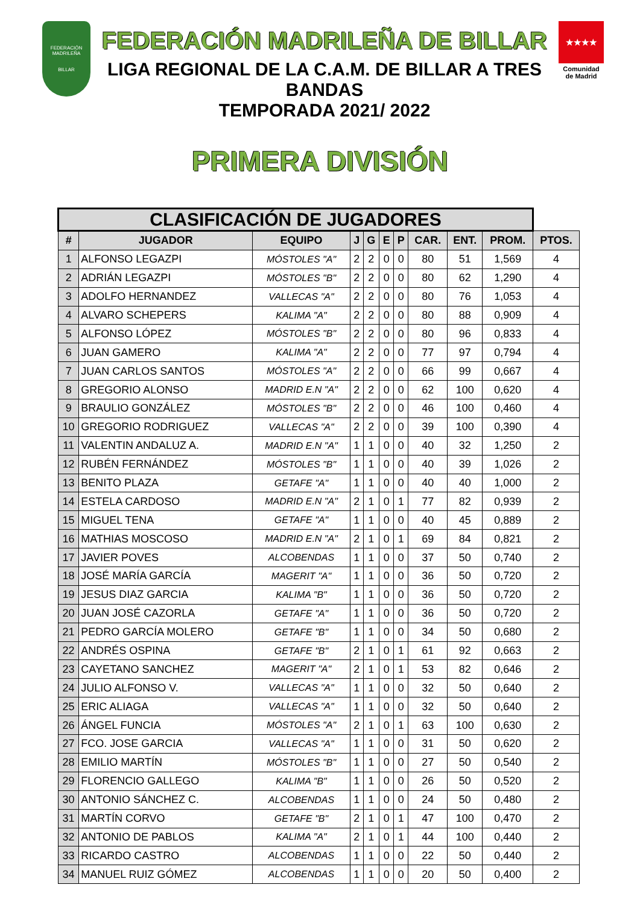FEDERACIÓN MADRILEÑA
BILLAR
FEDERACIÓN MADRILEÑA DE BILLAR
LIGA REGIONAL DE LA C.A.M. DE BILLAR A TRES BANDAS
TEMPORADA 2021/ 2022
★★★★
Comunidad de Madrid
PRIMERA DIVISIÓN
| CLASIFICACIÓN DE JUGADORES | | | | | | | | | | |
| --- | --- | --- | --- | --- | --- | --- | --- | --- | --- | --- |
| # | JUGADOR | EQUIPO | J | G | E | P | CAR. | ENT. | PROM. | PTOS. |
| 1 | ALFONSO LEGAZPI | MÓSTOLES "A" | 2 | 2 | 0 | 0 | 80 | 51 | 1,569 | 4 |
| 2 | ADRIÁN LEGAZPI | MÓSTOLES "B" | 2 | 2 | 0 | 0 | 80 | 62 | 1,290 | 4 |
| 3 | ADOLFO HERNANDEZ | VALLECAS "A" | 2 | 2 | 0 | 0 | 80 | 76 | 1,053 | 4 |
| 4 | ALVARO SCHEPERS | KALIMA "A" | 2 | 2 | 0 | 0 | 80 | 88 | 0,909 | 4 |
| 5 | ALFONSO LÓPEZ | MÓSTOLES "B" | 2 | 2 | 0 | 0 | 80 | 96 | 0,833 | 4 |
| 6 | JUAN GAMERO | KALIMA "A" | 2 | 2 | 0 | 0 | 77 | 97 | 0,794 | 4 |
| 7 | JUAN CARLOS SANTOS | MÓSTOLES "A" | 2 | 2 | 0 | 0 | 66 | 99 | 0,667 | 4 |
| 8 | GREGORIO ALONSO | MADRID E.N "A" | 2 | 2 | 0 | 0 | 62 | 100 | 0,620 | 4 |
| 9 | BRAULIO GONZÁLEZ | MÓSTOLES "B" | 2 | 2 | 0 | 0 | 46 | 100 | 0,460 | 4 |
| 10 | GREGORIO RODRIGUEZ | VALLECAS "A" | 2 | 2 | 0 | 0 | 39 | 100 | 0,390 | 4 |
| 11 | VALENTIN ANDALUZ A. | MADRID E.N "A" | 1 | 1 | 0 | 0 | 40 | 32 | 1,250 | 2 |
| 12 | RUBÉN FERNÁNDEZ | MÓSTOLES "B" | 1 | 1 | 0 | 0 | 40 | 39 | 1,026 | 2 |
| 13 | BENITO PLAZA | GETAFE "A" | 1 | 1 | 0 | 0 | 40 | 40 | 1,000 | 2 |
| 14 | ESTELA CARDOSO | MADRID E.N "A" | 2 | 1 | 0 | 1 | 77 | 82 | 0,939 | 2 |
| 15 | MIGUEL TENA | GETAFE "A" | 1 | 1 | 0 | 0 | 40 | 45 | 0,889 | 2 |
| 16 | MATHIAS MOSCOSO | MADRID E.N "A" | 2 | 1 | 0 | 1 | 69 | 84 | 0,821 | 2 |
| 17 | JAVIER POVES | ALCOBENDAS | 1 | 1 | 0 | 0 | 37 | 50 | 0,740 | 2 |
| 18 | JOSÉ MARÍA GARCÍA | MAGERIT "A" | 1 | 1 | 0 | 0 | 36 | 50 | 0,720 | 2 |
| 19 | JESUS DIAZ GARCIA | KALIMA "B" | 1 | 1 | 0 | 0 | 36 | 50 | 0,720 | 2 |
| 20 | JUAN JOSÉ CAZORLA | GETAFE "A" | 1 | 1 | 0 | 0 | 36 | 50 | 0,720 | 2 |
| 21 | PEDRO GARCÍA MOLERO | GETAFE "B" | 1 | 1 | 0 | 0 | 34 | 50 | 0,680 | 2 |
| 22 | ANDRÉS OSPINA | GETAFE "B" | 2 | 1 | 0 | 1 | 61 | 92 | 0,663 | 2 |
| 23 | CAYETANO SANCHEZ | MAGERIT "A" | 2 | 1 | 0 | 1 | 53 | 82 | 0,646 | 2 |
| 24 | JULIO ALFONSO V. | VALLECAS "A" | 1 | 1 | 0 | 0 | 32 | 50 | 0,640 | 2 |
| 25 | ERIC ALIAGA | VALLECAS "A" | 1 | 1 | 0 | 0 | 32 | 50 | 0,640 | 2 |
| 26 | ÁNGEL FUNCIA | MÓSTOLES "A" | 2 | 1 | 0 | 1 | 63 | 100 | 0,630 | 2 |
| 27 | FCO. JOSE GARCIA | VALLECAS "A" | 1 | 1 | 0 | 0 | 31 | 50 | 0,620 | 2 |
| 28 | EMILIO MARTÍN | MÓSTOLES "B" | 1 | 1 | 0 | 0 | 27 | 50 | 0,540 | 2 |
| 29 | FLORENCIO GALLEGO | KALIMA "B" | 1 | 1 | 0 | 0 | 26 | 50 | 0,520 | 2 |
| 30 | ANTONIO SÁNCHEZ C. | ALCOBENDAS | 1 | 1 | 0 | 0 | 24 | 50 | 0,480 | 2 |
| 31 | MARTÍN CORVO | GETAFE "B" | 2 | 1 | 0 | 1 | 47 | 100 | 0,470 | 2 |
| 32 | ANTONIO DE PABLOS | KALIMA "A" | 2 | 1 | 0 | 1 | 44 | 100 | 0,440 | 2 |
| 33 | RICARDO CASTRO | ALCOBENDAS | 1 | 1 | 0 | 0 | 22 | 50 | 0,440 | 2 |
| 34 | MANUEL RUIZ GÓMEZ | ALCOBENDAS | 1 | 1 | 0 | 0 | 20 | 50 | 0,400 | 2 |